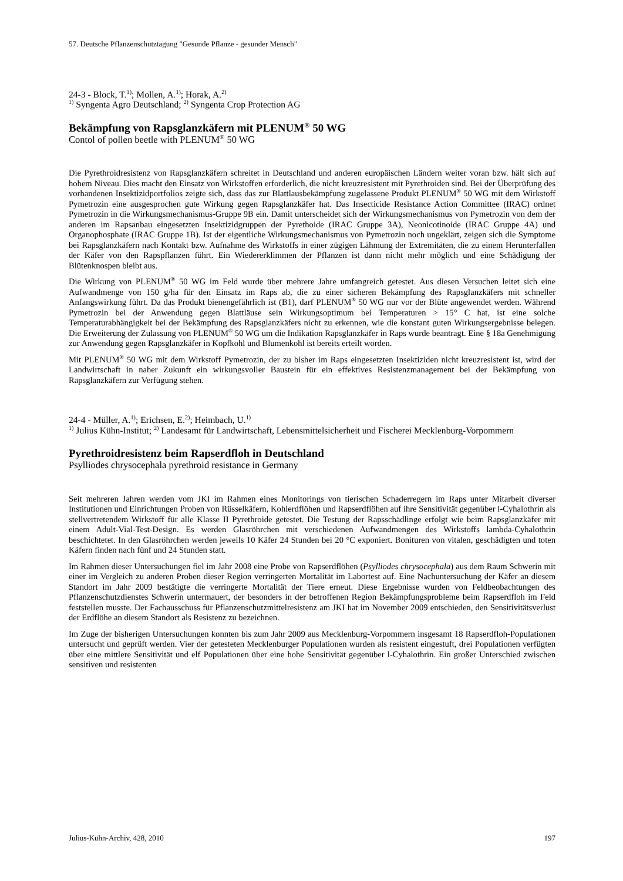57. Deutsche Pflanzenschutztagung "Gesunde Pflanze - gesunder Mensch"
24-3 - Block, T.<sup>1)</sup>; Mollen, A.<sup>1)</sup>; Horak, A.<sup>2)</sup>
<sup>1)</sup> Syngenta Agro Deutschland; <sup>2)</sup> Syngenta Crop Protection AG
Bekämpfung von Rapsglanzkäfern mit PLENUM<sup>®</sup> 50 WG
Contol of pollen beetle with PLENUM<sup>®</sup> 50 WG
Die Pyrethroidresistenz von Rapsglanzkäfern schreitet in Deutschland und anderen europäischen Ländern weiter voran bzw. hält sich auf hohem Niveau. Dies macht den Einsatz von Wirkstoffen erforderlich, die nicht kreuzresistent mit Pyrethroiden sind. Bei der Überprüfung des vorhandenen Insektizidportfolios zeigte sich, dass das zur Blattlausbekämpfung zugelassene Produkt PLENUM<sup>®</sup> 50 WG mit dem Wirkstoff Pymetrozin eine ausgesprochen gute Wirkung gegen Rapsglanzkäfer hat. Das Insecticide Resistance Action Committee (IRAC) ordnet Pymetrozin in die Wirkungsmechanismus-Gruppe 9B ein. Damit unterscheidet sich der Wirkungsmechanismus von Pymetrozin von dem der anderen im Rapsanbau eingesetzten Insektizidgruppen der Pyrethoide (IRAC Gruppe 3A), Neonicotinoide (IRAC Gruppe 4A) und Organophosphate (IRAC Gruppe 1B). Ist der eigentliche Wirkungsmechanismus von Pymetrozin noch ungeklärt, zeigen sich die Symptome bei Rapsglanzkäfern nach Kontakt bzw. Aufnahme des Wirkstoffs in einer zügigen Lähmung der Extremitäten, die zu einem Herunterfallen der Käfer von den Rapspflanzen führt. Ein Wiedererklimmen der Pflanzen ist dann nicht mehr möglich und eine Schädigung der Blütenknospen bleibt aus.
Die Wirkung von PLENUM<sup>®</sup> 50 WG im Feld wurde über mehrere Jahre umfangreich getestet. Aus diesen Versuchen leitet sich eine Aufwandmenge von 150 g/ha für den Einsatz im Raps ab, die zu einer sicheren Bekämpfung des Rapsglanzkäfers mit schneller Anfangswirkung führt. Da das Produkt bienengefährlich ist (B1), darf PLENUM<sup>®</sup> 50 WG nur vor der Blüte angewendet werden. Während Pymetrozin bei der Anwendung gegen Blattläuse sein Wirkungsoptimum bei Temperaturen > 15° C hat, ist eine solche Temperaturabhängigkeit bei der Bekämpfung des Rapsglanzkäfers nicht zu erkennen, wie die konstant guten Wirkungsergebnisse belegen. Die Erweiterung der Zulassung von PLENUM<sup>®</sup> 50 WG um die Indikation Rapsglanzkäfer in Raps wurde beantragt. Eine § 18a Genehmigung zur Anwendung gegen Rapsglanzkäfer in Kopfkohl und Blumenkohl ist bereits erteilt worden.
Mit PLENUM<sup>®</sup> 50 WG mit dem Wirkstoff Pymetrozin, der zu bisher im Raps eingesetzten Insektiziden nicht kreuzresistent ist, wird der Landwirtschaft in naher Zukunft ein wirkungsvoller Baustein für ein effektives Resistenzmanagement bei der Bekämpfung von Rapsglanzkäfern zur Verfügung stehen.
24-4 - Müller, A.<sup>1)</sup>; Erichsen, E.<sup>2)</sup>; Heimbach, U.<sup>1)</sup>
<sup>1)</sup> Julius Kühn-Institut; <sup>2)</sup> Landesamt für Landwirtschaft, Lebensmittelsicherheit und Fischerei Mecklenburg-Vorpommern
Pyrethroidresistenz beim Rapserdfloh in Deutschland
Psylliodes chrysocephala pyrethroid resistance in Germany
Seit mehreren Jahren werden vom JKI im Rahmen eines Monitorings von tierischen Schaderregern im Raps unter Mitarbeit diverser Institutionen und Einrichtungen Proben von Rüsselkäfern, Kohlerdflöhen und Rapserdflöhen auf ihre Sensitivität gegenüber l-Cyhalothrin als stellvertretendem Wirkstoff für alle Klasse II Pyrethroide getestet. Die Testung der Rapsschädlinge erfolgt wie beim Rapsglanzkäfer mit einem Adult-Vial-Test-Design. Es werden Glasröhrchen mit verschiedenen Aufwandmengen des Wirkstoffs lambda-Cyhalothrin beschichtetet. In den Glasröhrchen werden jeweils 10 Käfer 24 Stunden bei 20 °C exponiert. Bonituren von vitalen, geschädigten und toten Käfern finden nach fünf und 24 Stunden statt.
Im Rahmen dieser Untersuchungen fiel im Jahr 2008 eine Probe von Rapserdflöhen (Psylliodes chrysocephala) aus dem Raum Schwerin mit einer im Vergleich zu anderen Proben dieser Region verringerten Mortalität im Labortest auf. Eine Nachuntersuchung der Käfer an diesem Standort im Jahr 2009 bestätigte die verringerte Mortalität der Tiere erneut. Diese Ergebnisse wurden von Feldbeobachtungen des Pflanzenschutzdienstes Schwerin untermauert, der besonders in der betroffenen Region Bekämpfungsprobleme beim Rapserdfloh im Feld feststellen musste. Der Fachausschuss für Pflanzenschutzmittelresistenz am JKI hat im November 2009 entschieden, den Sensitivitätsverlust der Erdflöhe an diesem Standort als Resistenz zu bezeichnen.
Im Zuge der bisherigen Untersuchungen konnten bis zum Jahr 2009 aus Mecklenburg-Vorpommern insgesamt 18 Rapserdfloh-Populationen untersucht und geprüft werden. Vier der getesteten Mecklenburger Populationen wurden als resistent eingestuft, drei Populationen verfügten über eine mittlere Sensitivität und elf Populationen über eine hohe Sensitivität gegenüber l-Cyhalothrin. Ein großer Unterschied zwischen sensitiven und resistenten
Julius-Kühn-Archiv, 428, 2010 197